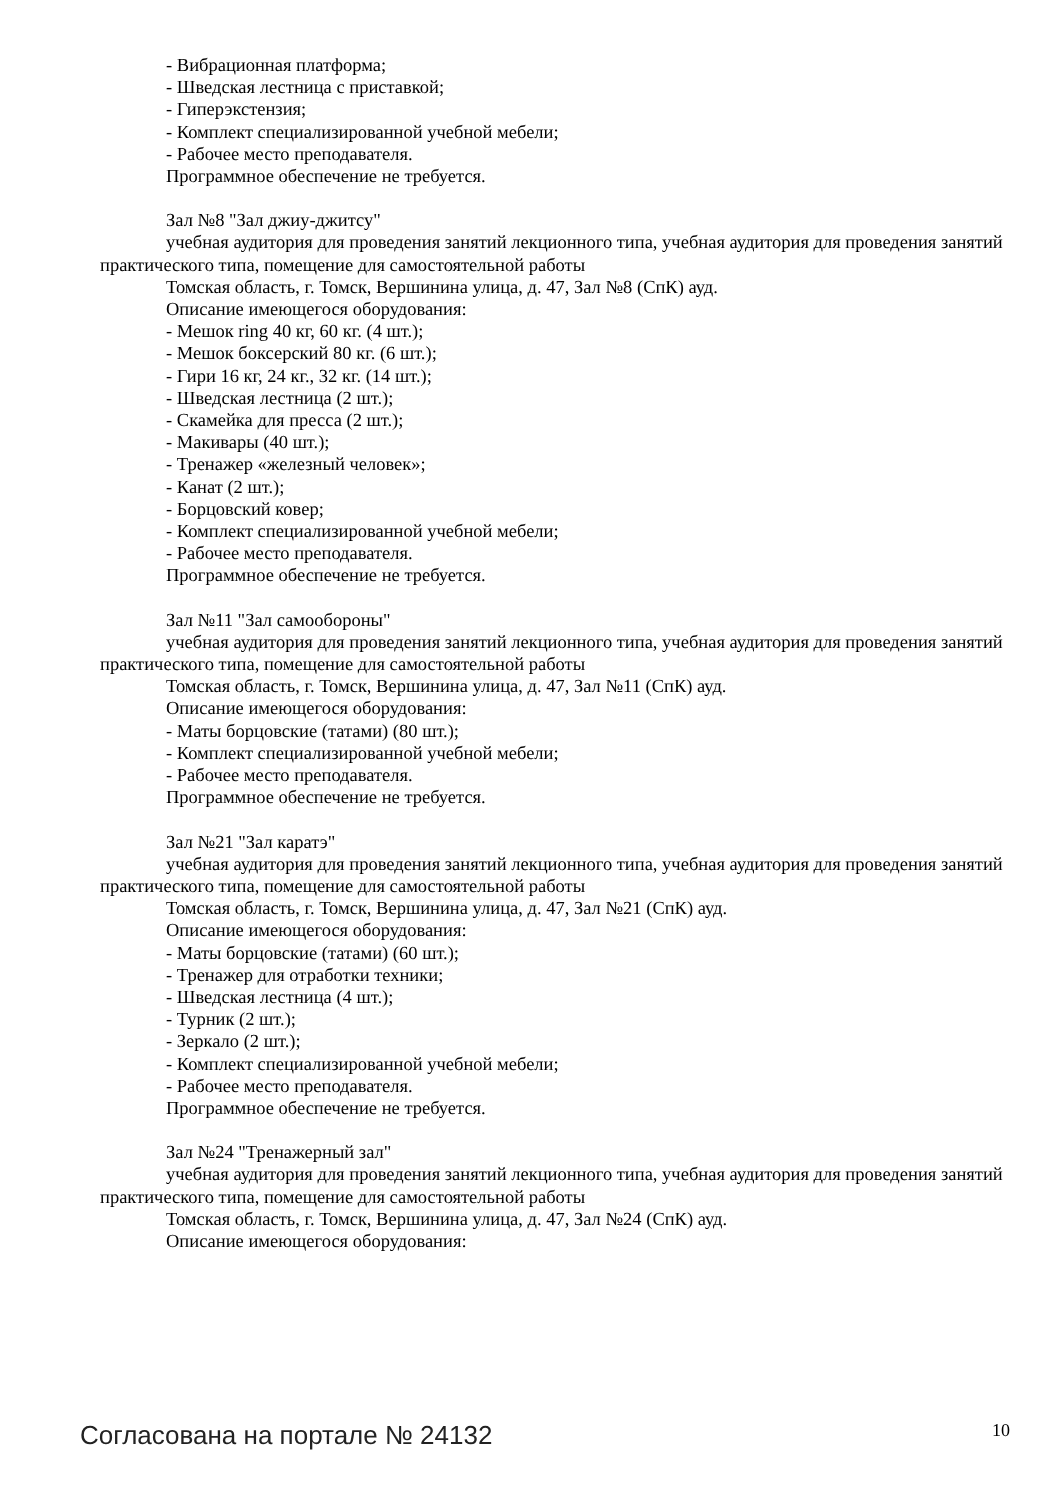- Вибрационная платформа;
- Шведская лестница с приставкой;
- Гиперэкстензия;
- Комплект специализированной учебной мебели;
- Рабочее место преподавателя.
Программное обеспечение не требуется.
Зал №8 "Зал джиу-джитсу"
учебная аудитория для проведения занятий лекционного типа, учебная аудитория для проведения занятий практического типа, помещение для самостоятельной работы
Томская область, г. Томск, Вершинина улица, д. 47, Зал №8 (СпК) ауд.
Описание имеющегося оборудования:
- Мешок ring 40 кг, 60 кг. (4 шт.);
- Мешок боксерский 80 кг. (6 шт.);
- Гири 16 кг, 24 кг., 32 кг. (14 шт.);
- Шведская лестница (2 шт.);
- Скамейка для пресса (2 шт.);
- Макивары (40 шт.);
- Тренажер «железный человек»;
- Канат (2 шт.);
- Борцовский ковер;
- Комплект специализированной учебной мебели;
- Рабочее место преподавателя.
Программное обеспечение не требуется.
Зал №11 "Зал самообороны"
учебная аудитория для проведения занятий лекционного типа, учебная аудитория для проведения занятий практического типа, помещение для самостоятельной работы
Томская область, г. Томск, Вершинина улица, д. 47, Зал №11 (СпК) ауд.
Описание имеющегося оборудования:
- Маты борцовские (татами) (80 шт.);
- Комплект специализированной учебной мебели;
- Рабочее место преподавателя.
Программное обеспечение не требуется.
Зал №21 "Зал каратэ"
учебная аудитория для проведения занятий лекционного типа, учебная аудитория для проведения занятий практического типа, помещение для самостоятельной работы
Томская область, г. Томск, Вершинина улица, д. 47, Зал №21 (СпК) ауд.
Описание имеющегося оборудования:
- Маты борцовские (татами) (60 шт.);
- Тренажер для отработки техники;
- Шведская лестница (4 шт.);
- Турник (2 шт.);
- Зеркало (2 шт.);
- Комплект специализированной учебной мебели;
- Рабочее место преподавателя.
Программное обеспечение не требуется.
Зал №24 "Тренажерный зал"
учебная аудитория для проведения занятий лекционного типа, учебная аудитория для проведения занятий практического типа, помещение для самостоятельной работы
Томская область, г. Томск, Вершинина улица, д. 47, Зал №24 (СпК) ауд.
Описание имеющегося оборудования:
Согласована на портале № 24132 10